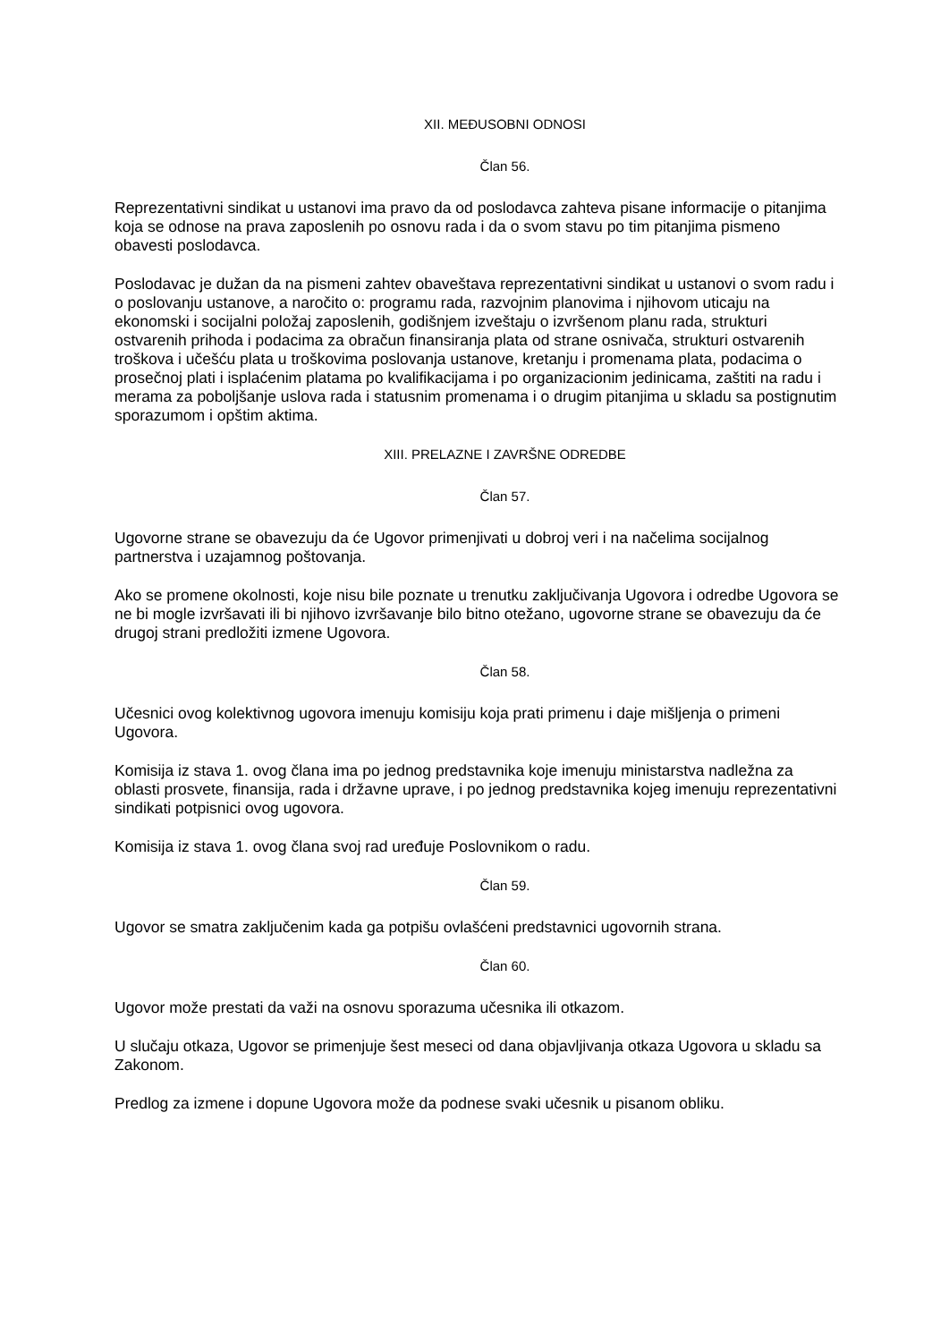XII. MEĐUSOBNI ODNOSI
Član 56.
Reprezentativni sindikat u ustanovi ima pravo da od poslodavca zahteva pisane informacije o pitanjima koja se odnose na prava zaposlenih po osnovu rada i da o svom stavu po tim pitanjima pismeno obavesti poslodavca.
Poslodavac je dužan da na pismeni zahtev obaveštava reprezentativni sindikat u ustanovi o svom radu i o poslovanju ustanove, a naročito o: programu rada, razvojnim planovima i njihovom uticaju na ekonomski i socijalni položaj zaposlenih, godišnjem izveštaju o izvršenom planu rada, strukturi ostvarenih prihoda i podacima za obračun finansiranja plata od strane osnivača, strukturi ostvarenih troškova i učešću plata u troškovima poslovanja ustanove, kretanju i promenama plata, podacima o prosečnoj plati i isplaćenim platama po kvalifikacijama i po organizacionim jedinicama, zaštiti na radu i merama za poboljšanje uslova rada i statusnim promenama i o drugim pitanjima u skladu sa postignutim sporazumom i opštim aktima.
XIII. PRELAZNE I ZAVRŠNE ODREDBE
Član 57.
Ugovorne strane se obavezuju da će Ugovor primenjivati u dobroj veri i na načelima socijalnog partnerstva i uzajamnog poštovanja.
Ako se promene okolnosti, koje nisu bile poznate u trenutku zaključivanja Ugovora i odredbe Ugovora se ne bi mogle izvršavati ili bi njihovo izvršavanje bilo bitno otežano, ugovorne strane se obavezuju da će drugoj strani predložiti izmene Ugovora.
Član 58.
Učesnici ovog kolektivnog ugovora imenuju komisiju koja prati primenu i daje mišljenja o primeni Ugovora.
Komisija iz stava 1. ovog člana ima po jednog predstavnika koje imenuju ministarstva nadležna za oblasti prosvete, finansija, rada i državne uprave, i po jednog predstavnika kojeg imenuju reprezentativni sindikati potpisnici ovog ugovora.
Komisija iz stava 1. ovog člana svoj rad uređuje Poslovnikom o radu.
Član 59.
Ugovor se smatra zaključenim kada ga potpišu ovlašćeni predstavnici ugovornih strana.
Član 60.
Ugovor može prestati da važi na osnovu sporazuma učesnika ili otkazom.
U slučaju otkaza, Ugovor se primenjuje šest meseci od dana objavljivanja otkaza Ugovora u skladu sa Zakonom.
Predlog za izmene i dopune Ugovora može da podnese svaki učesnik u pisanom obliku.